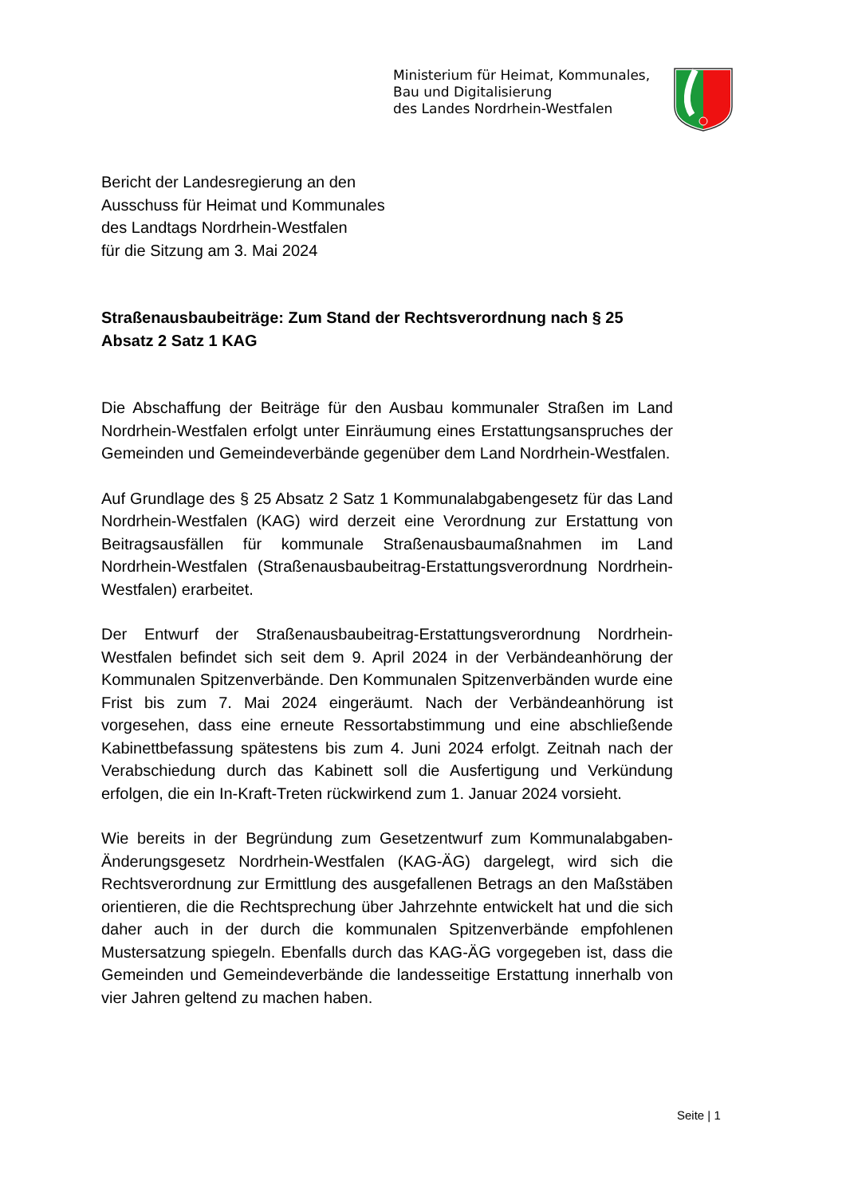Ministerium für Heimat, Kommunales,
Bau und Digitalisierung
des Landes Nordrhein-Westfalen
Bericht der Landesregierung an den
Ausschuss für Heimat und Kommunales
des Landtags Nordrhein-Westfalen
für die Sitzung am 3. Mai 2024
Straßenausbaubeiträge: Zum Stand der Rechtsverordnung nach § 25 Absatz 2 Satz 1 KAG
Die Abschaffung der Beiträge für den Ausbau kommunaler Straßen im Land Nordrhein-Westfalen erfolgt unter Einräumung eines Erstattungsanspruches der Gemeinden und Gemeindeverbände gegenüber dem Land Nordrhein-Westfalen.
Auf Grundlage des § 25 Absatz 2 Satz 1 Kommunalabgabengesetz für das Land Nordrhein-Westfalen (KAG) wird derzeit eine Verordnung zur Erstattung von Beitragsausfällen für kommunale Straßenausbaumaßnahmen im Land Nordrhein-Westfalen (Straßenausbaubeitrag-Erstattungsverordnung Nordrhein-Westfalen) erarbeitet.
Der Entwurf der Straßenausbaubeitrag-Erstattungsverordnung Nordrhein-Westfalen befindet sich seit dem 9. April 2024 in der Verbändeanhörung der Kommunalen Spitzenverbände. Den Kommunalen Spitzenverbänden wurde eine Frist bis zum 7. Mai 2024 eingeräumt. Nach der Verbändeanhörung ist vorgesehen, dass eine erneute Ressortabstimmung und eine abschließende Kabinettbefassung spätestens bis zum 4. Juni 2024 erfolgt. Zeitnah nach der Verabschiedung durch das Kabinett soll die Ausfertigung und Verkündung erfolgen, die ein In-Kraft-Treten rückwirkend zum 1. Januar 2024 vorsieht.
Wie bereits in der Begründung zum Gesetzentwurf zum Kommunalabgaben-Änderungsgesetz Nordrhein-Westfalen (KAG-ÄG) dargelegt, wird sich die Rechtsverordnung zur Ermittlung des ausgefallenen Betrags an den Maßstäben orientieren, die die Rechtsprechung über Jahrzehnte entwickelt hat und die sich daher auch in der durch die kommunalen Spitzenverbände empfohlenen Mustersatzung spiegeln. Ebenfalls durch das KAG-ÄG vorgegeben ist, dass die Gemeinden und Gemeindeverbände die landesseitige Erstattung innerhalb von vier Jahren geltend zu machen haben.
Seite | 1